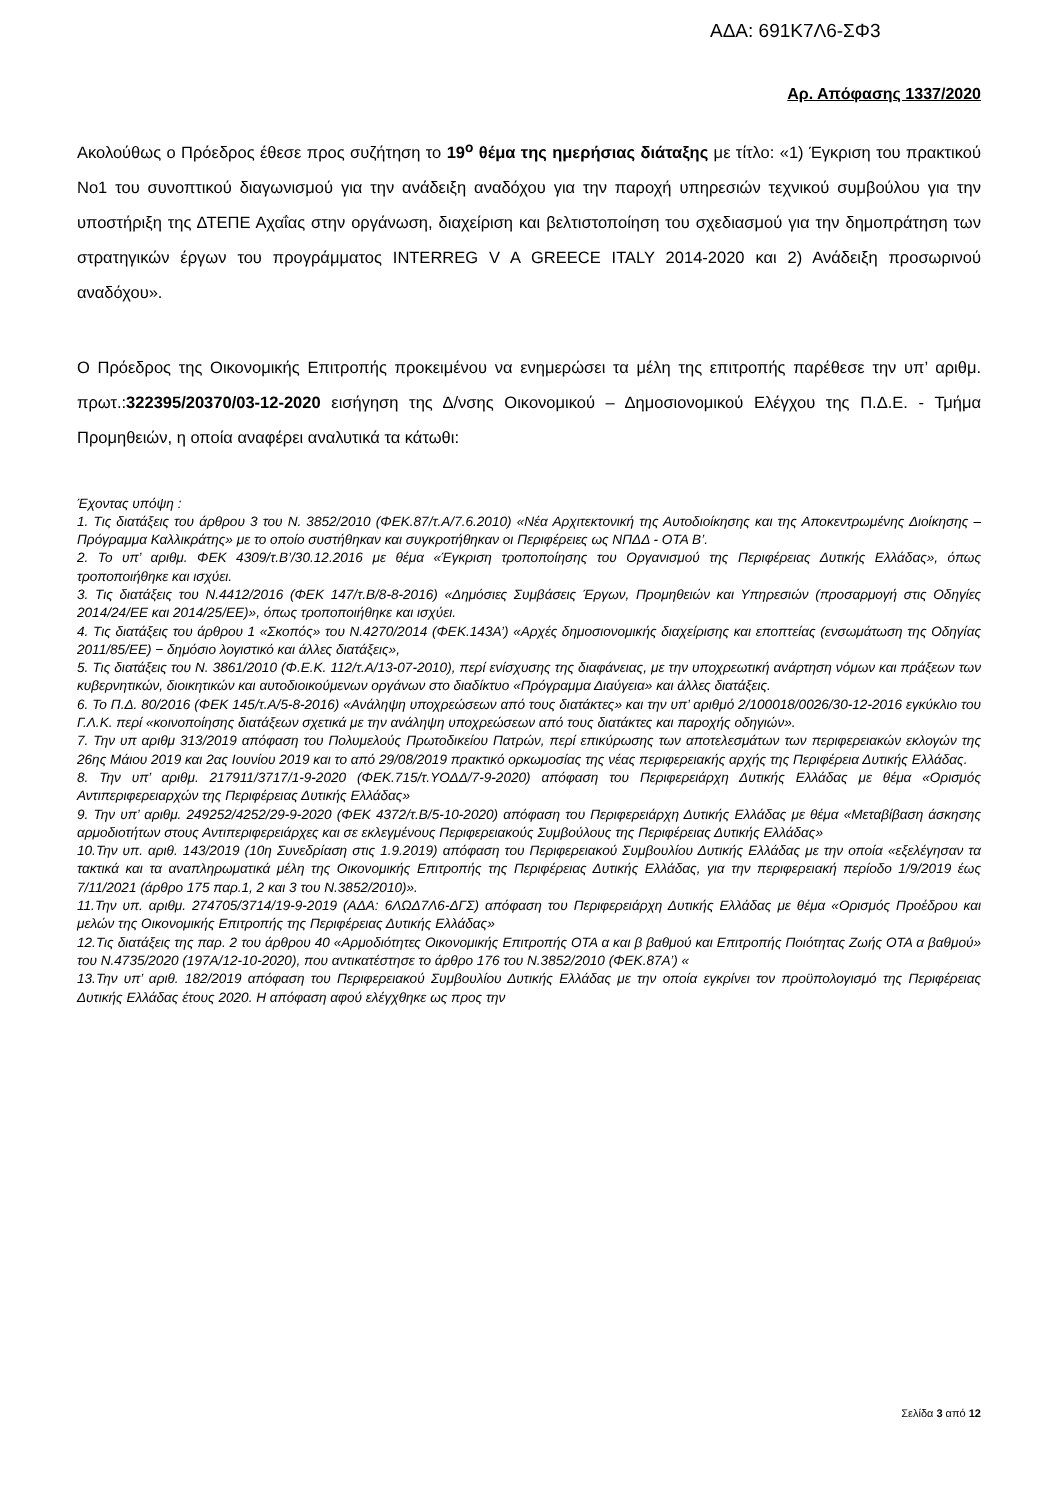ΑΔΑ: 691Κ7Λ6-ΣΦ3
Αρ. Απόφασης 1337/2020
Ακολούθως ο Πρόεδρος έθεσε προς συζήτηση το 19<sup>ο</sup> θέμα της ημερήσιας διάταξης με τίτλο: «1) Έγκριση του πρακτικού Νο1 του συνοπτικού διαγωνισμού για την ανάδειξη αναδόχου για την παροχή υπηρεσιών τεχνικού συμβούλου για την υποστήριξη της ΔΤΕΠΕ Αχαΐας στην οργάνωση, διαχείριση και βελτιστοποίηση του σχεδιασμού για την δημοπράτηση των στρατηγικών έργων του προγράμματος INTERREG V A GREECE ITALY 2014-2020 και 2) Ανάδειξη προσωρινού αναδόχου».
Ο Πρόεδρος της Οικονομικής Επιτροπής προκειμένου να ενημερώσει τα μέλη της επιτροπής παρέθεσε την υπ’ αριθμ. πρωτ.:322395/20370/03-12-2020 εισήγηση της Δ/νσης Οικονομικού – Δημοσιονομικού Ελέγχου της Π.Δ.Ε. - Τμήμα Προμηθειών, η οποία αναφέρει αναλυτικά τα κάτωθι:
Έχοντας υπόψη :
1. Τις διατάξεις του άρθρου 3 του Ν. 3852/2010 (ΦΕΚ.87/τ.Α/7.6.2010) «Νέα Αρχιτεκτονική της Αυτοδιοίκησης και της Αποκεντρωμένης Διοίκησης – Πρόγραμμα Καλλικράτης» με το οποίο συστήθηκαν και συγκροτήθηκαν οι Περιφέρειες ως ΝΠΔΔ - ΟΤΑ Β’.
2. Το υπ’ αριθμ. ΦΕΚ 4309/τ.Β’/30.12.2016 με θέμα «Έγκριση τροποποίησης του Οργανισμού της Περιφέρειας Δυτικής Ελλάδας», όπως τροποποιήθηκε και ισχύει.
3. Τις διατάξεις του Ν.4412/2016 (ΦΕΚ 147/τ.Β/8-8-2016) «Δημόσιες Συμβάσεις Έργων, Προμηθειών και Υπηρεσιών (προσαρμογή στις Οδηγίες 2014/24/ΕΕ και 2014/25/ΕΕ)», όπως τροποποιήθηκε και ισχύει.
4. Τις διατάξεις του άρθρου 1 «Σκοπός» του Ν.4270/2014 (ΦΕΚ.143Α’) «Αρχές δημοσιονομικής διαχείρισης και εποπτείας (ενσωμάτωση της Οδηγίας 2011/85/ΕΕ) − δημόσιο λογιστικό και άλλες διατάξεις»,
5. Τις διατάξεις του Ν. 3861/2010 (Φ.Ε.Κ. 112/τ.Α/13-07-2010), περί ενίσχυσης της διαφάνειας, με την υποχρεωτική ανάρτηση νόμων και πράξεων των κυβερνητικών, διοικητικών και αυτοδιοικούμενων οργάνων στο διαδίκτυο «Πρόγραμμα Διαύγεια» και άλλες διατάξεις.
6. Το Π.Δ. 80/2016 (ΦΕΚ 145/τ.Α/5-8-2016) «Ανάληψη υποχρεώσεων από τους διατάκτες» και την υπ’ αριθμό 2/100018/0026/30-12-2016 εγκύκλιο του Γ.Λ.Κ. περί «κοινοποίησης διατάξεων σχετικά με την ανάληψη υποχρεώσεων από τους διατάκτες και παροχής οδηγιών».
7. Την υπ αριθμ 313/2019 απόφαση του Πολυμελούς Πρωτοδικείου Πατρών, περί επικύρωσης των αποτελεσμάτων των περιφερειακών εκλογών της 26ης Μάιου 2019 και 2ας Ιουνίου 2019 και το από 29/08/2019 πρακτικό ορκωμοσίας της νέας περιφερειακής αρχής της Περιφέρεια Δυτικής Ελλάδας.
8. Την υπ’ αριθμ. 217911/3717/1-9-2020 (ΦΕΚ.715/τ.ΥΟΔΔ/7-9-2020) απόφαση του Περιφερειάρχη Δυτικής Ελλάδας με θέμα «Ορισμός Αντιπεριφερειαρχών της Περιφέρειας Δυτικής Ελλάδας»
9. Την υπ’ αριθμ. 249252/4252/29-9-2020 (ΦΕΚ 4372/τ.Β/5-10-2020) απόφαση του Περιφερειάρχη Δυτικής Ελλάδας με θέμα «Μεταβίβαση άσκησης αρμοδιοτήτων στους Αντιπεριφερειάρχες και σε εκλεγμένους Περιφερειακούς Συμβούλους της Περιφέρειας Δυτικής Ελλάδας»
10.Την υπ. αριθ. 143/2019 (10η Συνεδρίαση στις 1.9.2019) απόφαση του Περιφερειακού Συμβουλίου Δυτικής Ελλάδας με την οποία «εξελέγησαν τα τακτικά και τα αναπληρωματικά μέλη της Οικονομικής Επιτροπής της Περιφέρειας Δυτικής Ελλάδας, για την περιφερειακή περίοδο 1/9/2019 έως 7/11/2021 (άρθρο 175 παρ.1, 2 και 3 του Ν.3852/2010)».
11.Την υπ. αριθμ. 274705/3714/19-9-2019 (ΑΔΑ: 6ΛΩΔ7Λ6-ΔΓΣ) απόφαση του Περιφερειάρχη Δυτικής Ελλάδας με θέμα «Ορισμός Προέδρου και μελών της Οικονομικής Επιτροπής της Περιφέρειας Δυτικής Ελλάδας»
12.Τις διατάξεις της παρ. 2 του άρθρου 40 «Αρμοδιότητες Οικονομικής Επιτροπής ΟΤΑ α και β βαθμού και Επιτροπής Ποιότητας Ζωής ΟΤΑ α βαθμού» του Ν.4735/2020 (197Α/12-10-2020), που αντικατέστησε το άρθρο 176 του Ν.3852/2010 (ΦΕΚ.87Α’) «
13.Την υπ’ αριθ. 182/2019 απόφαση του Περιφερειακού Συμβουλίου Δυτικής Ελλάδας με την οποία εγκρίνει τον προϋπολογισμό της Περιφέρειας Δυτικής Ελλάδας έτους 2020. Η απόφαση αφού ελέγχθηκε ως προς την
Σελίδα 3 από 12